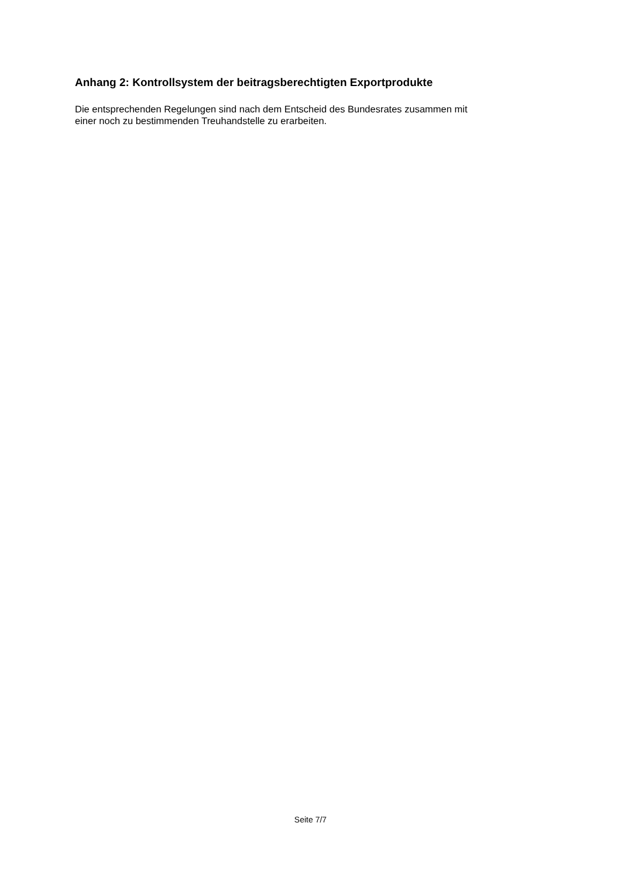Anhang 2: Kontrollsystem der beitragsberechtigten Exportprodukte
Die entsprechenden Regelungen sind nach dem Entscheid des Bundesrates zusammen mit
einer noch zu bestimmenden Treuhandstelle zu erarbeiten.
Seite 7/7